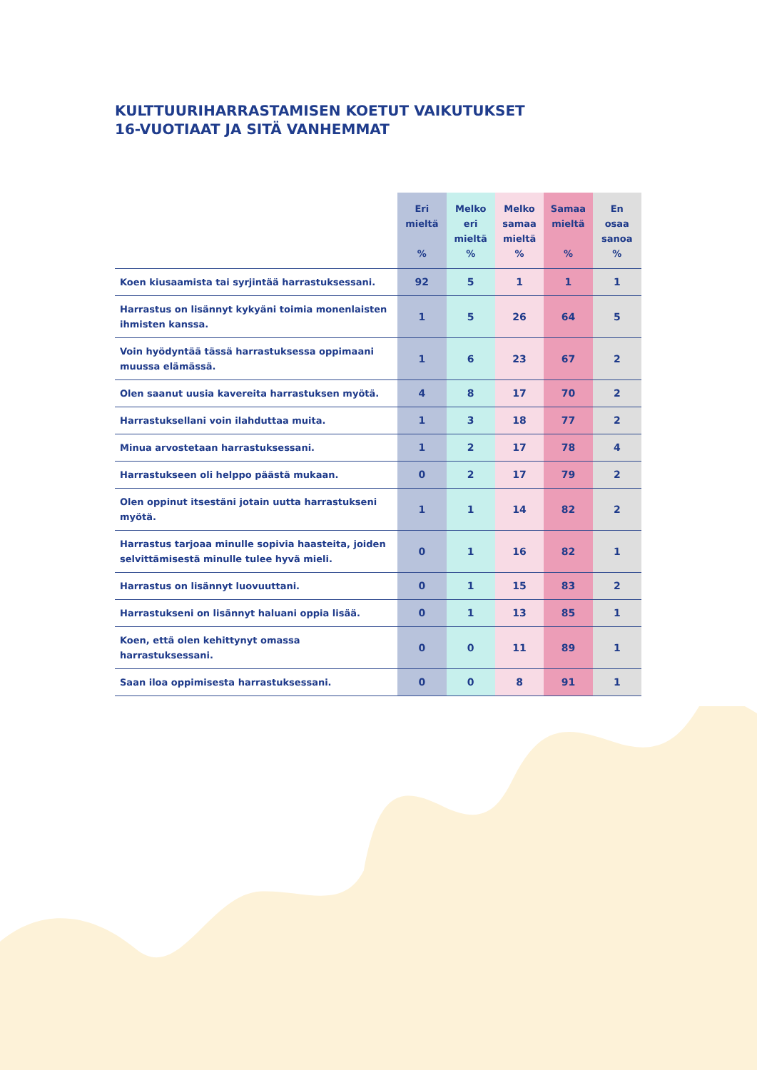KULTTUURIHARRASTAMISEN KOETUT VAIKUTUKSET
16-VUOTIAAT JA SITÄ VANHEMMAT
| | Eri mieltä % | Melko eri mieltä % | Melko samaa mieltä % | Samaa mieltä % | En osaa sanoa % |
| --- | --- | --- | --- | --- | --- |
| Koen kiusaamista tai syrjintää harrastuksessani. | 92 | 5 | 1 | 1 | 1 |
| Harrastus on lisännyt kykyäni toimia monenlaisten ihmisten kanssa. | 1 | 5 | 26 | 64 | 5 |
| Voin hyödyntää tässä harrastuksessa oppimaani muussa elämässä. | 1 | 6 | 23 | 67 | 2 |
| Olen saanut uusia kavereita harrastuksen myötä. | 4 | 8 | 17 | 70 | 2 |
| Harrastuksellani voin ilahduttaa muita. | 1 | 3 | 18 | 77 | 2 |
| Minua arvostetaan harrastuksessani. | 1 | 2 | 17 | 78 | 4 |
| Harrastukseen oli helppo päästä mukaan. | 0 | 2 | 17 | 79 | 2 |
| Olen oppinut itsestäni jotain uutta harrastukseni myötä. | 1 | 1 | 14 | 82 | 2 |
| Harrastus tarjoaa minulle sopivia haasteita, joiden selvittämisestä minulle tulee hyvä mieli. | 0 | 1 | 16 | 82 | 1 |
| Harrastus on lisännyt luovuuttani. | 0 | 1 | 15 | 83 | 2 |
| Harrastukseni on lisännyt haluani oppia lisää. | 0 | 1 | 13 | 85 | 1 |
| Koen, että olen kehittynyt omassa harrastuksessani. | 0 | 0 | 11 | 89 | 1 |
| Saan iloa oppimisesta harrastuksessani. | 0 | 0 | 8 | 91 | 1 |